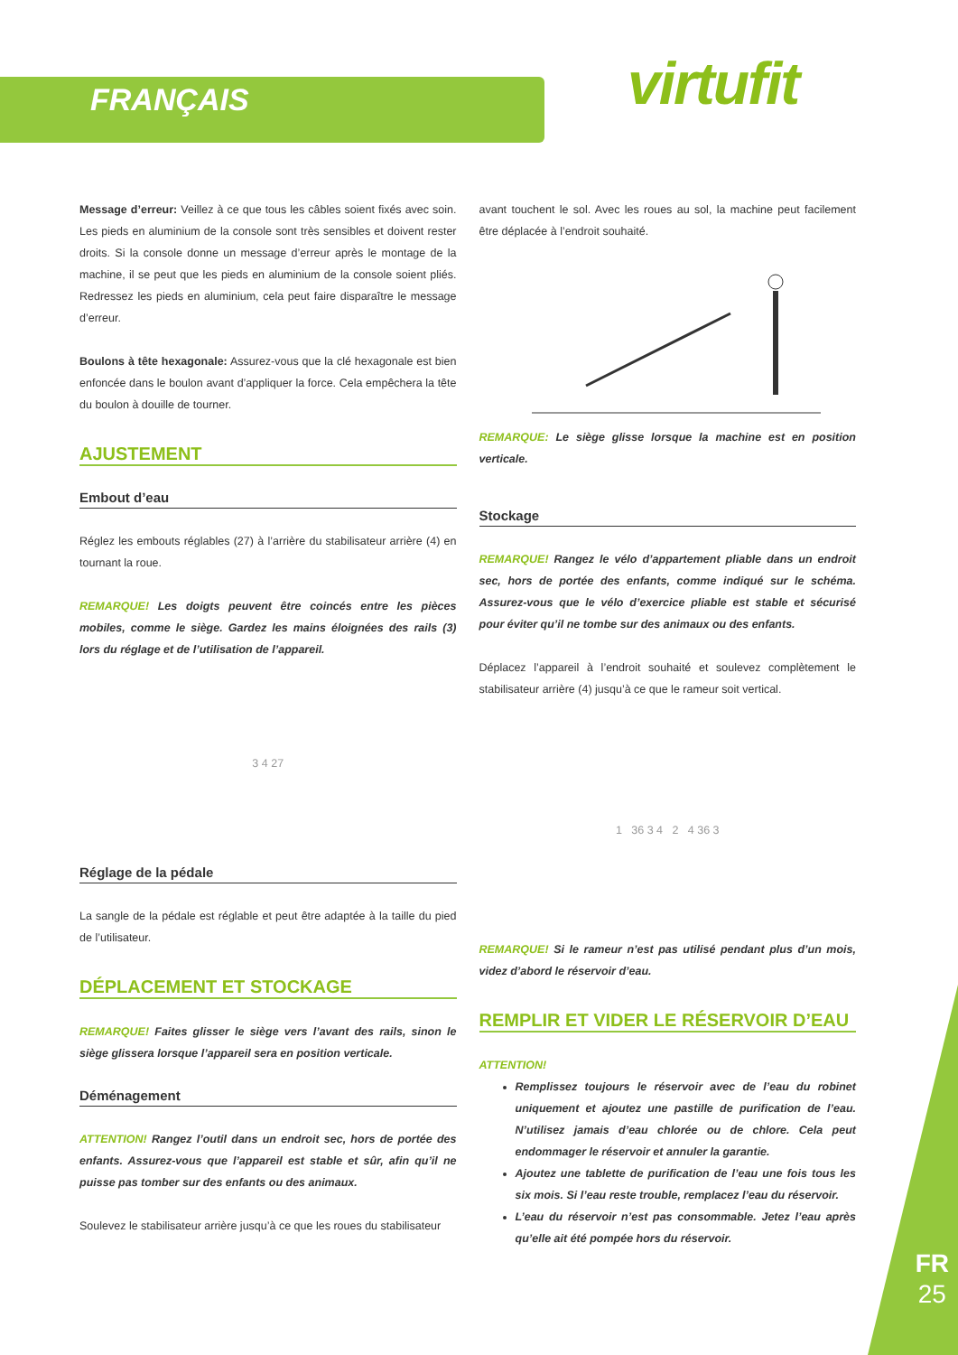FRANÇAIS virtufit
Message d’erreur: Veillez à ce que tous les câbles soient fixés avec soin. Les pieds en aluminium de la console sont très sensibles et doivent rester droits. Si la console donne un message d’erreur après le montage de la machine, il se peut que les pieds en aluminium de la console soient pliés. Redressez les pieds en aluminium, cela peut faire disparaître le message d’erreur.
Boulons à tête hexagonale: Assurez-vous que la clé hexagonale est bien enfoncée dans le boulon avant d’appliquer la force. Cela empêchera la tête du boulon à douille de tourner.
AJUSTEMENT
Embout d’eau
Réglez les embouts réglables (27) à l’arrière du stabilisateur arrière (4) en tournant la roue.
REMARQUE! Les doigts peuvent être coincés entre les pièces mobiles, comme le siège. Gardez les mains éloignées des rails (3) lors du réglage et de l’utilisation de l’appareil.
3 4 27
Réglage de la pédale
La sangle de la pédale est réglable et peut être adaptée à la taille du pied de l’utilisateur.
DÉPLACEMENT ET STOCKAGE
REMARQUE! Faites glisser le siège vers l’avant des rails, sinon le siège glissera lorsque l’appareil sera en position verticale.
Déménagement
ATTENTION! Rangez l’outil dans un endroit sec, hors de portée des enfants. Assurez-vous que l’appareil est stable et sûr, afin qu’il ne puisse pas tomber sur des enfants ou des animaux.
Soulevez le stabilisateur arrière jusqu’à ce que les roues du stabilisateur
avant touchent le sol. Avec les roues au sol, la machine peut facilement être déplacée à l’endroit souhaité.
REMARQUE: Le siège glisse lorsque la machine est en position verticale.
Stockage
REMARQUE! Rangez le vélo d’appartement pliable dans un endroit sec, hors de portée des enfants, comme indiqué sur le schéma. Assurez-vous que le vélo d’exercice pliable est stable et sécurisé pour éviter qu’il ne tombe sur des animaux ou des enfants.
Déplacez l’appareil à l’endroit souhaité et soulevez complètement le stabilisateur arrière (4) jusqu’à ce que le rameur soit vertical.
1 36 3 4 2 4 36 3
REMARQUE! Si le rameur n’est pas utilisé pendant plus d’un mois, videz d’abord le réservoir d’eau.
REMPLIR ET VIDER LE RÉSERVOIR D’EAU
ATTENTION!
Remplissez toujours le réservoir avec de l’eau du robinet uniquement et ajoutez une pastille de purification de l’eau. N’utilisez jamais d’eau chlorée ou de chlore. Cela peut endommager le réservoir et annuler la garantie.
Ajoutez une tablette de purification de l’eau une fois tous les six mois. Si l’eau reste trouble, remplacez l’eau du réservoir.
L’eau du réservoir n’est pas consommable. Jetez l’eau après qu’elle ait été pompée hors du réservoir.
FR
25